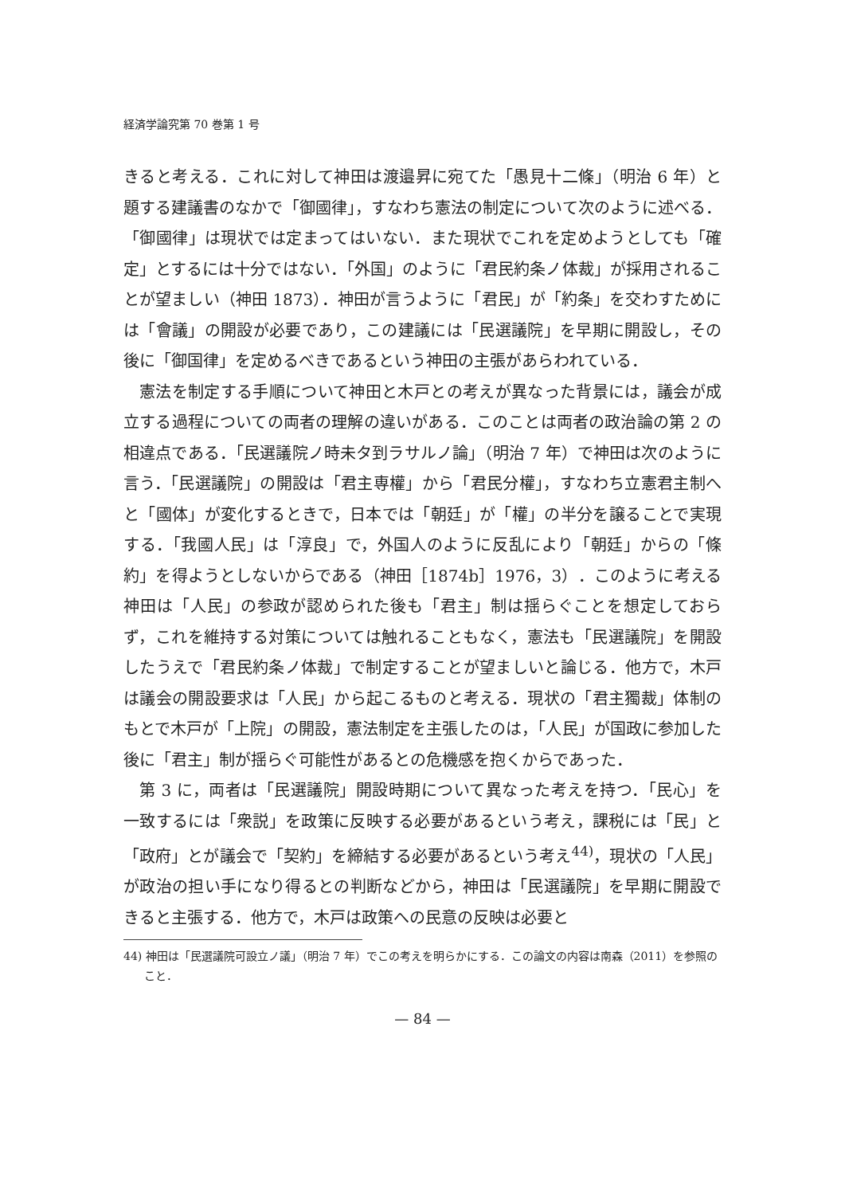経済学論究第 70 巻第 1 号
きると考える．これに対して神田は渡邉昇に宛てた「愚見十二條」（明治 6 年）と題する建議書のなかで「御國律」，すなわち憲法の制定について次のように述べる．「御國律」は現状では定まってはいない．また現状でこれを定めようとしても「確定」とするには十分ではない．「外国」のように「君民約条ノ体裁」が採用されることが望ましい（神田 1873）．神田が言うように「君民」が「約条」を交わすためには「會議」の開設が必要であり，この建議には「民選議院」を早期に開設し，その後に「御国律」を定めるべきであるという神田の主張があらわれている．
憲法を制定する手順について神田と木戸との考えが異なった背景には，議会が成立する過程についての両者の理解の違いがある．このことは両者の政治論の第 2 の相違点である．「民選議院ノ時未タ到ラサルノ論」（明治 7 年）で神田は次のように言う．「民選議院」の開設は「君主専權」から「君民分權」，すなわち立憲君主制へと「國体」が変化するときで，日本では「朝廷」が「權」の半分を譲ることで実現する．「我國人民」は「淳良」で，外国人のように反乱により「朝廷」からの「條約」を得ようとしないからである（神田［1874b］1976，3）．このように考える神田は「人民」の参政が認められた後も「君主」制は揺らぐことを想定しておらず，これを維持する対策については触れることもなく，憲法も「民選議院」を開設したうえで「君民約条ノ体裁」で制定することが望ましいと論じる．他方で，木戸は議会の開設要求は「人民」から起こるものと考える．現状の「君主獨裁」体制のもとで木戸が「上院」の開設，憲法制定を主張したのは，「人民」が国政に参加した後に「君主」制が揺らぐ可能性があるとの危機感を抱くからであった．
第 3 に，両者は「民選議院」開設時期について異なった考えを持つ．「民心」を一致するには「衆説」を政策に反映する必要があるという考え，課税には「民」と「政府」とが議会で「契約」を締結する必要があるという考え<sup>44)</sup>，現状の「人民」が政治の担い手になり得るとの判断などから，神田は「民選議院」を早期に開設できると主張する．他方で，木戸は政策への民意の反映は必要と
44) 神田は「民選議院可設立ノ議」（明治 7 年）でこの考えを明らかにする．この論文の内容は南森（2011）を参照のこと．
— 84 —